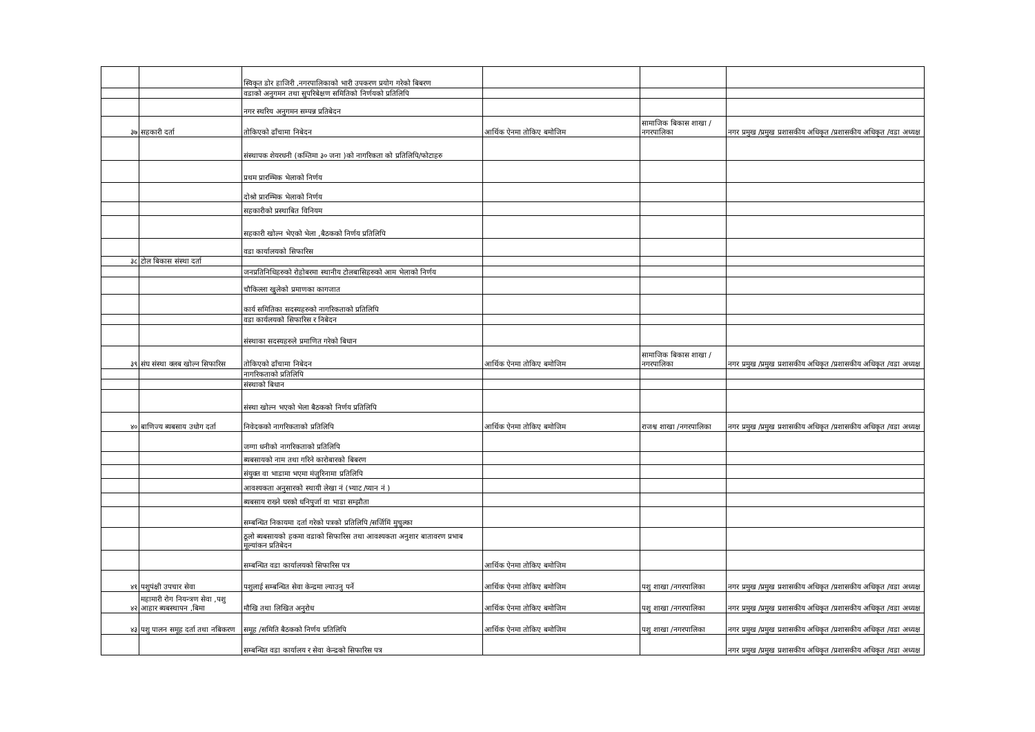| | | स्विकृत डोर हाजिरी ,नगरपालिकाको भारी उपकरण प्रयोग गरेको बिबरण | | | |
| | | वडाको अनुगमन तथा सुपरिबेक्षण समितिको निर्णयको प्रतिलिपि | | | |
| | | नगर स्थरिय अनुगमन सम्पन्न प्रतिबेदन | | | |
| ३७ | सहकारी दर्ता | तोकिएको ढाँचामा निबेदन | आर्थिक ऐनमा तोकिए बमोजिम | सामाजिक बिकास शाखा /नगरपालिका | नगर प्रमुख /प्रमुख प्रशासकीय अधिकृत /प्रशासकीय अधिकृत /वडा अध्यक्ष |
| | | संस्थापक शेयरधनी (कम्तिमा ३० जना )को नागरिकता को प्रतिलिपि/फोटाहरु | | | |
| | | प्रथम प्रारम्भिक भेलाको निर्णय | | | |
| | | दोश्रो प्रारम्भिक भेलाको निर्णय | | | |
| | | सहकारीको प्रस्थाबित विनियम | | | |
| | | सहकारी खोल्न भेएको भेला ,बैठकको निर्णय प्रतिलिपि | | | |
| | | वडा कार्यालयको सिफारिस | | | |
| ३८ | टोल बिकास संस्था दर्ता | | | | |
| | | जनप्रतिनिधिहरुको रोहोबरमा स्थानीय टोलबासिहरुको आम भेलाको निर्णय | | | |
| | | चौकिल्ला खुलेको प्रमाणका कागजात | | | |
| | | कार्य समितिका सदस्यहरुको नागरिकताको प्रतिलिपि | | | |
| | | वडा कार्यलयको सिफारिस र निबेदन | | | |
| | | संस्थाका सदस्यहरुले प्रमाणित गरेको बिधान | | | |
| ३९ | संघ संस्था क्लब खोल्न सिफारिस | तोकिएको ढाँचामा निबेदन | आर्थिक ऐनमा तोकिए बमोजिम | सामाजिक बिकास शाखा /नगरपालिका | नगर प्रमुख /प्रमुख प्रशासकीय अधिकृत /प्रशासकीय अधिकृत /वडा अध्यक्ष |
| | | नागरिकताको प्रतिलिपि | | | |
| | | संस्थाको बिधान | | | |
| | | संस्था खोल्न भएको भेला बैठकको निर्णय प्रतिलिपि | | | |
| ४० | बाणिज्य ब्यबसाय उधोग दर्ता | निवेदकको नागरिकताको प्रतिलिपि | आर्थिक ऐनमा तोकिए बमोजिम | राजश्व शाखा /नगरपालिका | नगर प्रमुख /प्रमुख प्रशासकीय अधिकृत /प्रशासकीय अधिकृत /वडा अध्यक्ष |
| | | जग्गा धनीको नागरिकताको प्रतिलिपि | | | |
| | | ब्यबसायको नाम तथा गरिने कारोबारको बिबरण | | | |
| | | संयुक्त वा भाडामा भएमा मंजुरिनामा प्रतिलिपि | | | |
| | | आवश्यकता अनुसारको स्थायी लेखा नं (भ्याट /प्यान नं ) | | | |
| | | ब्यबसाय राख्ने घरको धनिपुर्जा वा भाडा सम्झौता | | | |
| | | सम्बन्धित निकायमा दर्ता गरेको पत्रको प्रतिलिपि /सर्जिमिं मुचुल्का | | | |
| | | ठूलो ब्यबसायको हकमा वडाको सिफारिस तथा आवश्यकता अनुशार बातावरण प्रभाब मूल्यांकन प्रतिबेदन | | | |
| | | सम्बन्धित वडा कार्यालयको सिफारिस पत्र | आर्थिक ऐनमा तोकिए बमोजिम | | |
| ४१ | पशुपंक्षी उपचार सेवा | पशुलाई सम्बन्धित सेवा केन्द्रमा ल्याउनु पर्ने | आर्थिक ऐनमा तोकिए बमोजिम | पशु शाखा /नगरपालिका | नगर प्रमुख /प्रमुख प्रशासकीय अधिकृत /प्रशासकीय अधिकृत /वडा अध्यक्ष |
| ४२ | महामारी रोग नियन्त्रण सेवा ,पशु आहार ब्यबस्थापन ,बिमा | मौखि तथा लिखित अनुरोध | आर्थिक ऐनमा तोकिए बमोजिम | पशु शाखा /नगरपालिका | नगर प्रमुख /प्रमुख प्रशासकीय अधिकृत /प्रशासकीय अधिकृत /वडा अध्यक्ष |
| ४३ | पशु पालन समूह दर्ता तथा नबिकरण | समूह /समिति बैठकको निर्णय प्रतिलिपि | आर्थिक ऐनमा तोकिए बमोजिम | पशु शाखा /नगरपालिका | नगर प्रमुख /प्रमुख प्रशासकीय अधिकृत /प्रशासकीय अधिकृत /वडा अध्यक्ष |
| | | सम्बन्धित वडा कार्यालय र सेवा केन्द्रको सिफारिस पत्र | | | नगर प्रमुख /प्रमुख प्रशासकीय अधिकृत /प्रशासकीय अधिकृत /वडा अध्यक्ष |